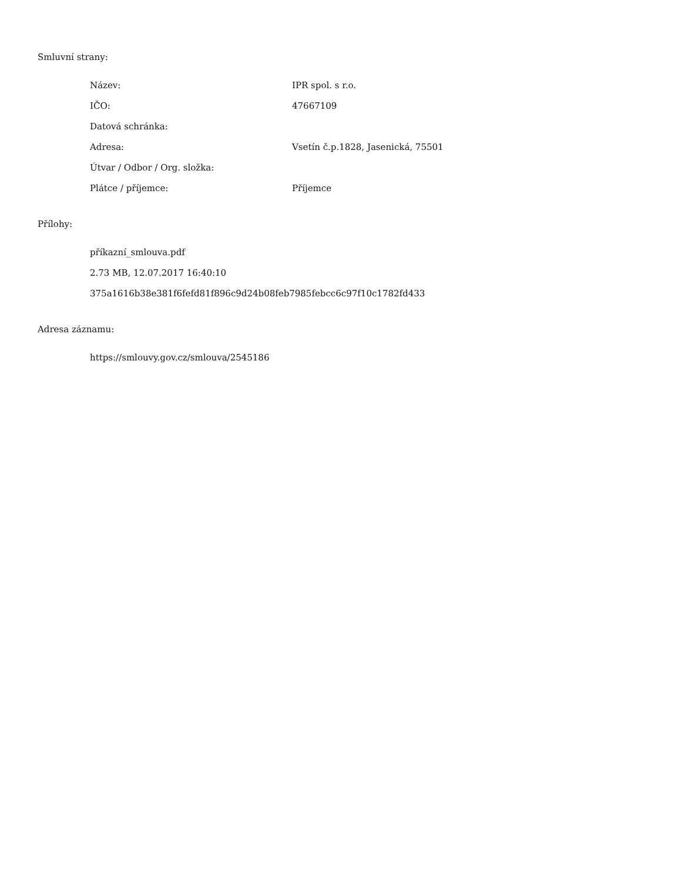Smluvní strany:
| Název: | IPR spol. s r.o. |
| IČO: | 47667109 |
| Datová schránka: | |
| Adresa: | Vsetín č.p.1828, Jasenická, 75501 |
| Útvar / Odbor / Org. složka: | |
| Plátce / příjemce: | Příjemce |
Přílohy:
příkazní_smlouva.pdf
2.73 MB, 12.07.2017 16:40:10
375a1616b38e381f6fefd81f896c9d24b08feb7985febcc6c97f10c1782fd433
Adresa záznamu:
https://smlouvy.gov.cz/smlouva/2545186